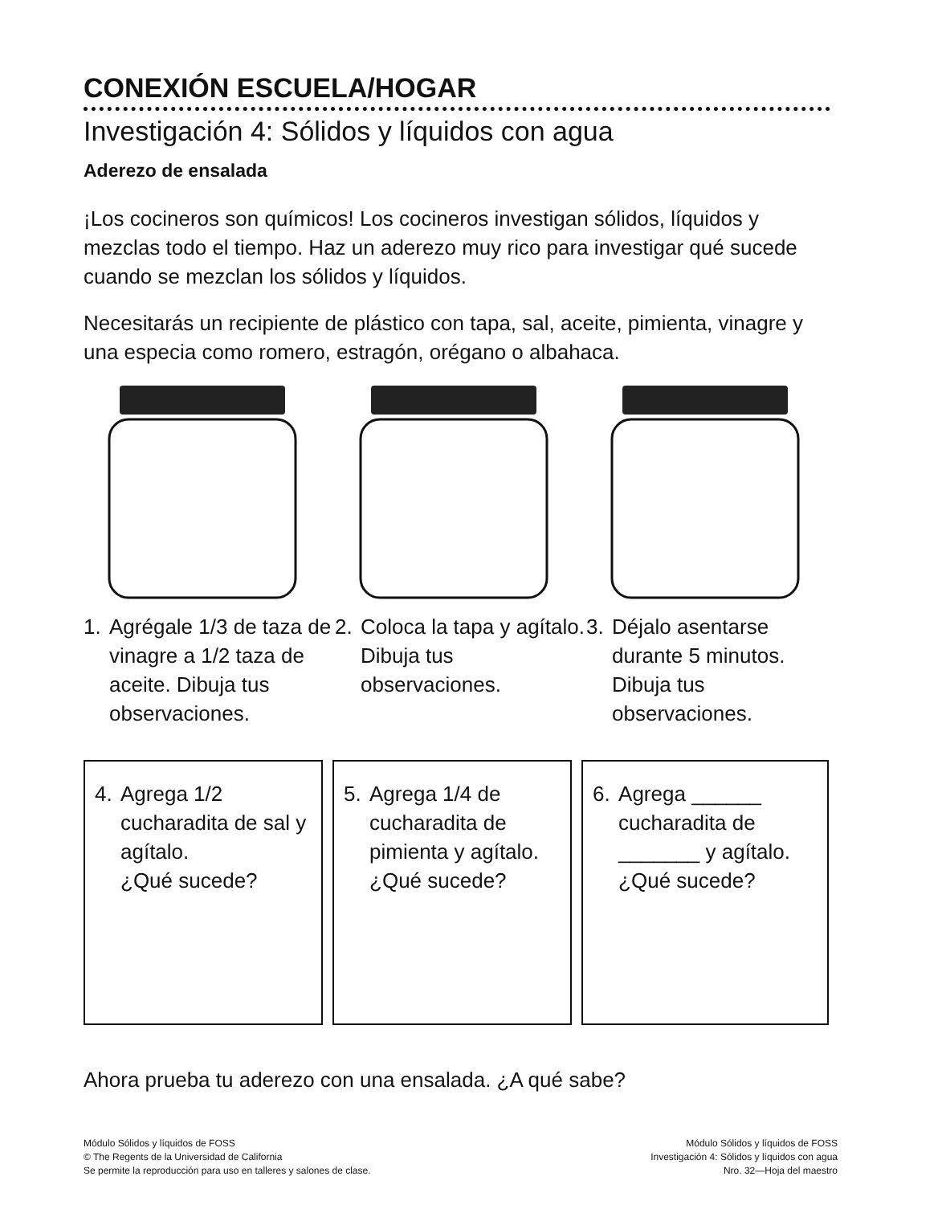CONEXIÓN ESCUELA/HOGAR
Investigación 4: Sólidos y líquidos con agua
Aderezo de ensalada
¡Los cocineros son químicos! Los cocineros investigan sólidos, líquidos y mezclas todo el tiempo. Haz un aderezo muy rico para investigar qué sucede cuando se mezclan los sólidos y líquidos.
Necesitarás un recipiente de plástico con tapa, sal, aceite, pimienta, vinagre y una especia como romero, estragón, orégano o albahaca.
1. Agrégale 1/3 de taza de vinagre a 1/2 taza de aceite. Dibuja tus observaciones.
2. Coloca la tapa y agítalo. Dibuja tus observaciones.
3. Déjalo asentarse durante 5 minutos. Dibuja tus observaciones.
4. Agrega 1/2 cucharadita de sal y agítalo.
¿Qué sucede?
5. Agrega 1/4 de cucharadita de pimienta y agítalo.
¿Qué sucede?
6. Agrega ______ cucharadita de _______ y agítalo.
¿Qué sucede?
Ahora prueba tu aderezo con una ensalada. ¿A qué sabe?
Módulo Sólidos y líquidos de FOSS
© The Regents de la Universidad de California
Se permite la reproducción para uso en talleres y salones de clase.
Módulo Sólidos y líquidos de FOSS
Investigación 4: Sólidos y líquidos con agua
Nro. 32—Hoja del maestro